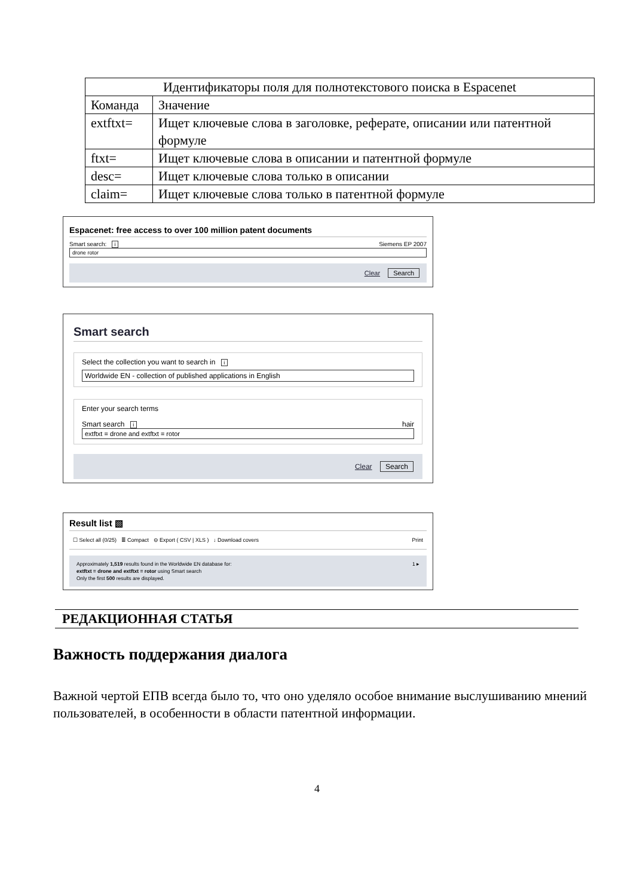| Идентификаторы поля для полнотекстового поиска в Espacenet | |
| --- | --- |
| Команда | Значение |
| extftxt= | Ищет ключевые слова в заголовке, реферате, описании или патентной формуле |
| ftxt= | Ищет ключевые слова в описании и патентной формуле |
| desc= | Ищет ключевые слова только в описании |
| claim= | Ищет ключевые слова только в патентной формуле |
Espacenet: free access to over 100 million patent documents
Smart search: i Siemens EP 2007
drone rotor
Clear Search
Smart search
Select the collection you want to search in i
Worldwide EN - collection of published applications in English
Enter your search terms
Smart search i hair
extftxt = drone and extftxt = rotor
Clear Search
Result list ▧
☐ Select all (0/25) ≣ Compact ⊖ Export ( CSV | XLS ) ↓ Download covers Print
Approximately 1,519 results found in the Worldwide EN database for: 1 ▸
extftxt = drone and extftxt = rotor using Smart search
Only the first 500 results are displayed.
РЕДАКЦИОННАЯ СТАТЬЯ
Важность поддержания диалога
Важной чертой ЕПВ всегда было то, что оно уделяло особое внимание выслушиванию мнений пользователей, в особенности в области патентной информации.
4